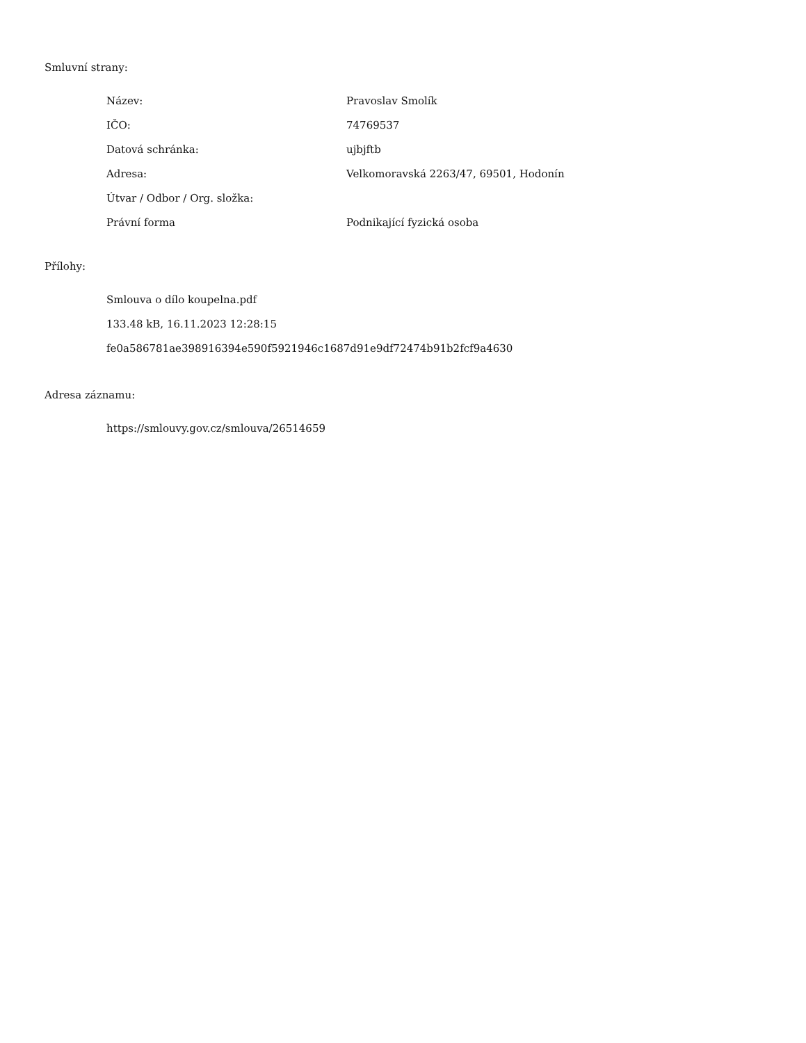Smluvní strany:
| Název: | Pravoslav Smolík |
| IČO: | 74769537 |
| Datová schránka: | ujbjftb |
| Adresa: | Velkomoravská 2263/47, 69501, Hodonín |
| Útvar / Odbor / Org. složka: | |
| Právní forma | Podnikající fyzická osoba |
Přílohy:
Smlouva o dílo koupelna.pdf
133.48 kB, 16.11.2023 12:28:15
fe0a586781ae398916394e590f5921946c1687d91e9df72474b91b2fcf9a4630
Adresa záznamu:
https://smlouvy.gov.cz/smlouva/26514659